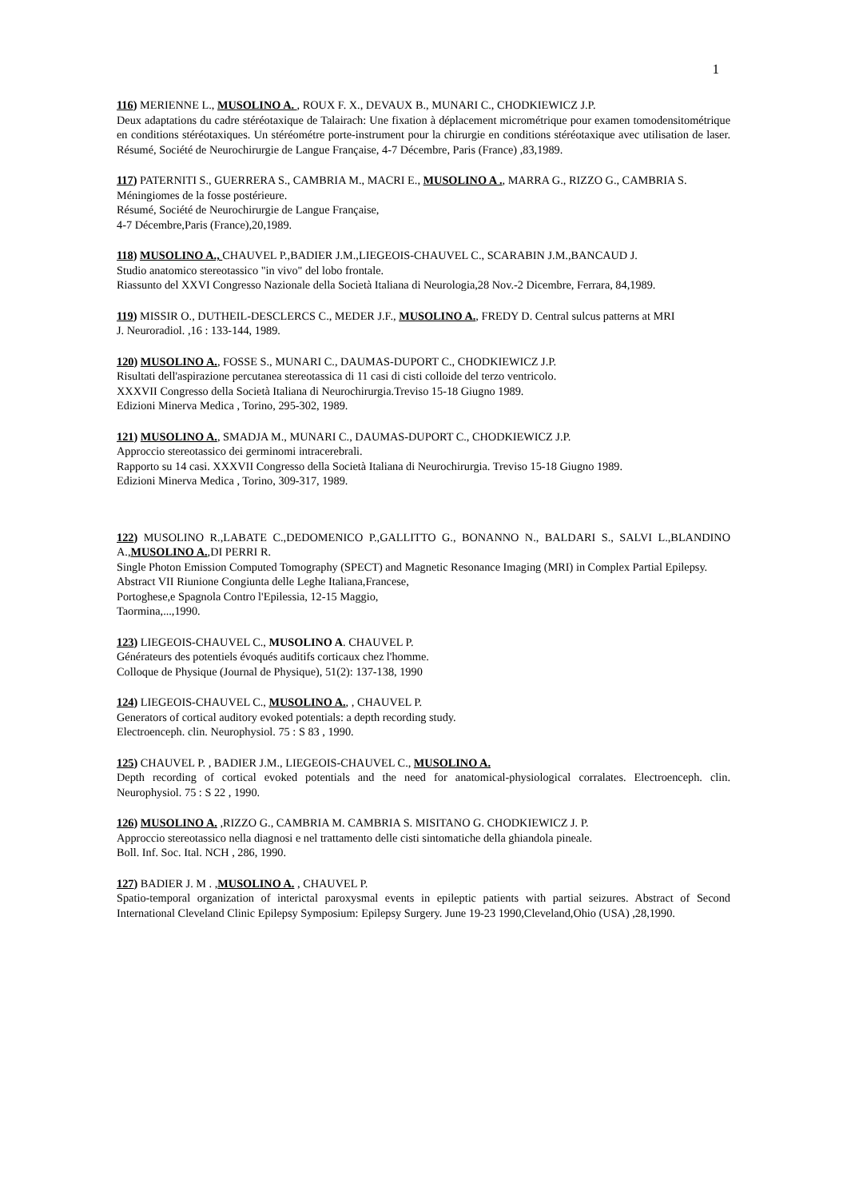1
116) MERIENNE L., MUSOLINO A. , ROUX F. X., DEVAUX B., MUNARI C., CHODKIEWICZ J.P.
Deux adaptations du cadre stéréotaxique de Talairach: Une fixation à déplacement micrométrique pour examen tomodensitométrique en conditions stéréotaxiques. Un stéréométre porte-instrument pour la chirurgie en conditions stéréotaxique avec utilisation de laser. Résumé, Société de Neurochirurgie de Langue Française, 4-7 Décembre, Paris (France) ,83,1989.
117) PATERNITI S., GUERRERA S., CAMBRIA M., MACRI E., MUSOLINO A ., MARRA G., RIZZO G., CAMBRIA S.
Méningiomes de la fosse postérieure.
Résumé, Société de Neurochirurgie de Langue Française,
4-7 Décembre,Paris (France),20,1989.
118) MUSOLINO A., CHAUVEL P.,BADIER J.M.,LIEGEOIS-CHAUVEL C., SCARABIN J.M.,BANCAUD J.
Studio anatomico stereotassico "in vivo" del lobo frontale.
Riassunto del XXVI Congresso Nazionale della Società Italiana di Neurologia,28 Nov.-2 Dicembre, Ferrara, 84,1989.
119) MISSIR O., DUTHEIL-DESCLERCS C., MEDER J.F., MUSOLINO A., FREDY D. Central sulcus patterns at MRI
J. Neuroradiol. ,16 : 133-144, 1989.
120) MUSOLINO A., FOSSE S., MUNARI C., DAUMAS-DUPORT C., CHODKIEWICZ J.P.
Risultati dell'aspirazione percutanea stereotassica di 11 casi di cisti colloide del terzo ventricolo.
XXXVII Congresso della Società Italiana di Neurochirurgia.Treviso 15-18 Giugno 1989.
Edizioni Minerva Medica , Torino, 295-302, 1989.
121) MUSOLINO A., SMADJA M., MUNARI C., DAUMAS-DUPORT C., CHODKIEWICZ J.P.
Approccio stereotassico dei germinomi intracerebrali.
Rapporto su 14 casi. XXXVII Congresso della Società Italiana di Neurochirurgia. Treviso 15-18 Giugno 1989.
Edizioni Minerva Medica , Torino, 309-317, 1989.
122) MUSOLINO R.,LABATE C.,DEDOMENICO P.,GALLITTO G., BONANNO N., BALDARI S., SALVI L.,BLANDINO A.,MUSOLINO A.,DI PERRI R.
Single Photon Emission Computed Tomography (SPECT) and Magnetic Resonance Imaging (MRI) in Complex Partial Epilepsy.
Abstract VII Riunione Congiunta delle Leghe Italiana,Francese,
Portoghese,e Spagnola Contro l'Epilessia, 12-15 Maggio,
Taormina,...,1990.
123) LIEGEOIS-CHAUVEL C., MUSOLINO A. CHAUVEL P.
Générateurs des potentiels évoqués auditifs corticaux chez l'homme.
Colloque de Physique (Journal de Physique), 51(2): 137-138, 1990
124) LIEGEOIS-CHAUVEL C., MUSOLINO A., , CHAUVEL P.
Generators of cortical auditory evoked potentials: a depth recording study.
Electroenceph. clin. Neurophysiol. 75 : S 83 , 1990.
125) CHAUVEL P. , BADIER J.M., LIEGEOIS-CHAUVEL C., MUSOLINO A.
Depth recording of cortical evoked potentials and the need for anatomical-physiological corralates. Electroenceph. clin. Neurophysiol. 75 : S 22 , 1990.
126) MUSOLINO A. ,RIZZO G., CAMBRIA M. CAMBRIA S. MISITANO G. CHODKIEWICZ J. P.
Approccio stereotassico nella diagnosi e nel trattamento delle cisti sintomatiche della ghiandola pineale.
Boll. Inf. Soc. Ital. NCH , 286, 1990.
127) BADIER J. M . ,MUSOLINO A. , CHAUVEL P.
Spatio-temporal organization of interictal paroxysmal events in epileptic patients with partial seizures. Abstract of Second International Cleveland Clinic Epilepsy Symposium: Epilepsy Surgery. June 19-23 1990,Cleveland,Ohio (USA) ,28,1990.